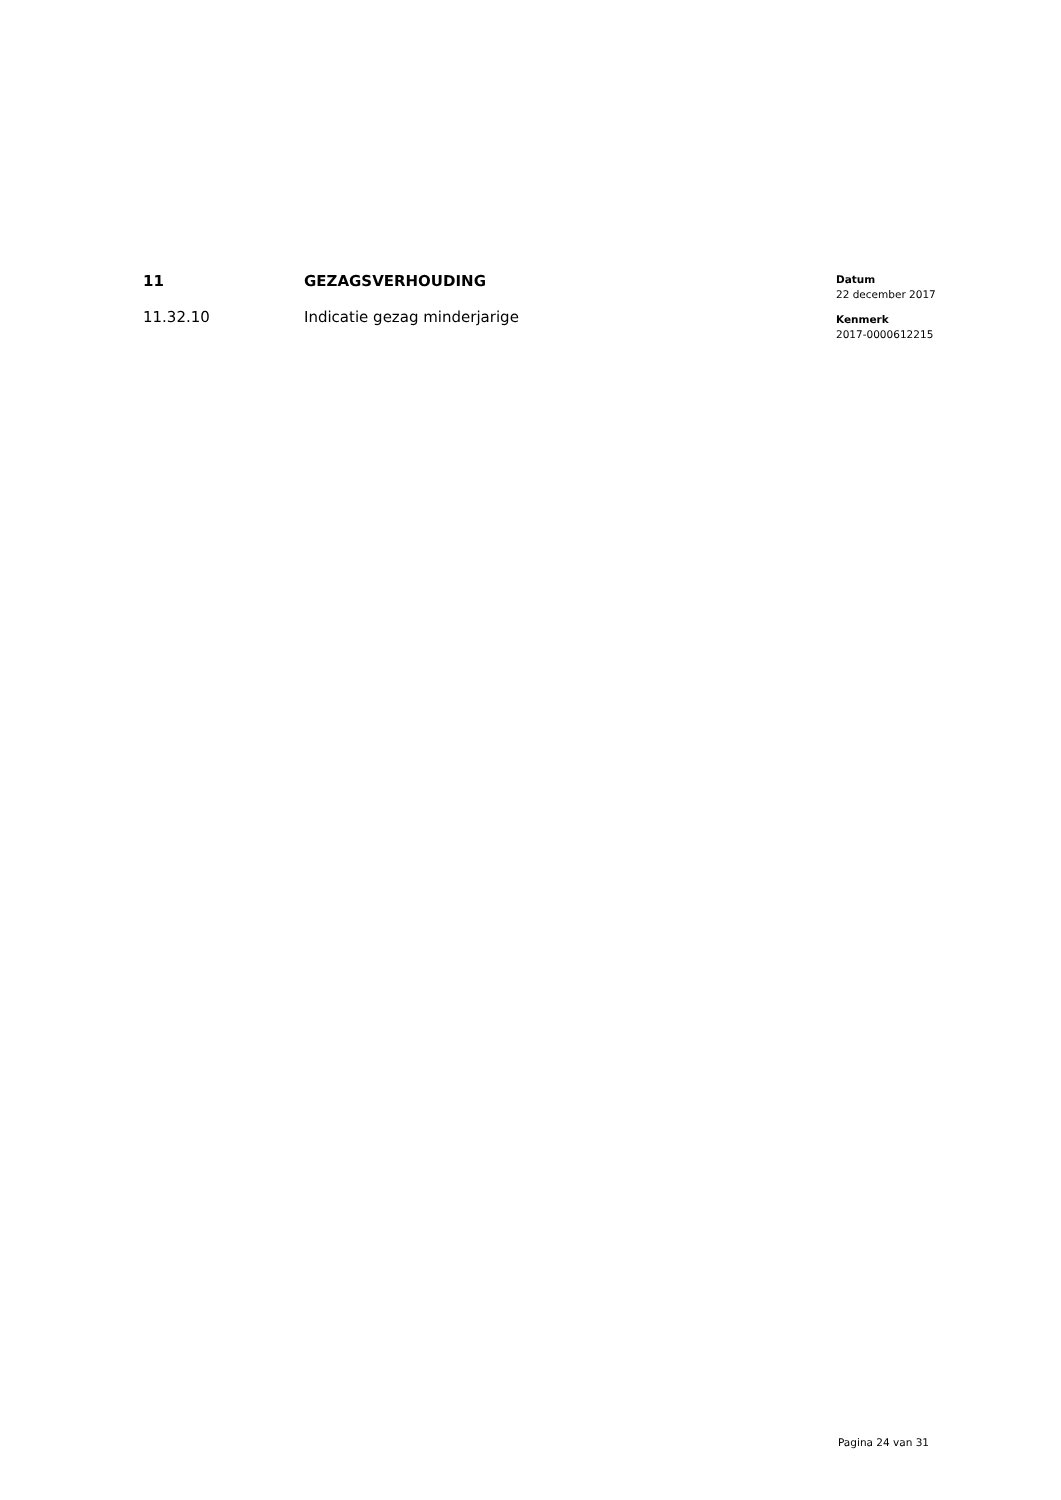11 GEZAGSVERHOUDING
11.32.10 Indicatie gezag minderjarige
Datum
22 december 2017
Kenmerk
2017-0000612215
Pagina 24 van 31